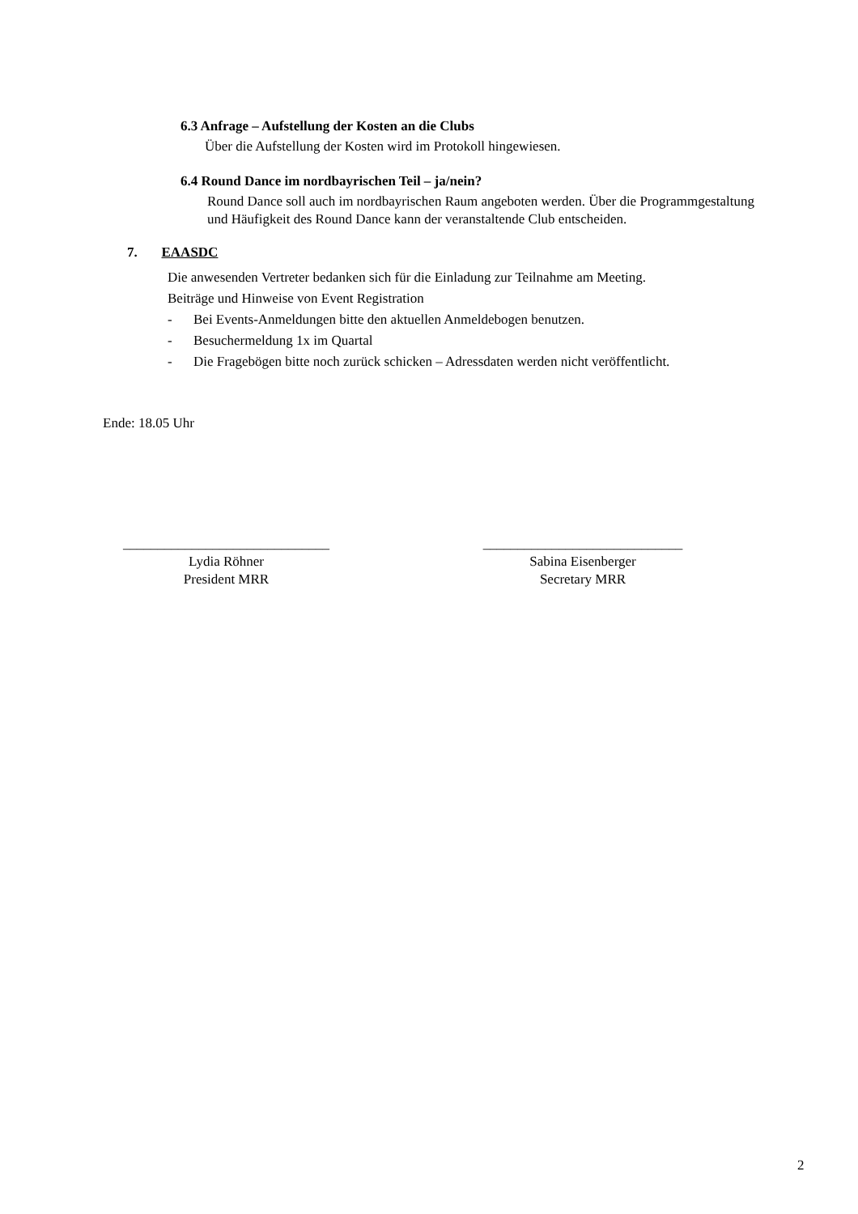6.3 Anfrage – Aufstellung der Kosten an die Clubs
Über die Aufstellung der Kosten wird im Protokoll hingewiesen.
6.4 Round Dance im nordbayrischen Teil – ja/nein?
Round Dance soll auch im nordbayrischen Raum angeboten werden. Über die Programmgestaltung und Häufigkeit des Round Dance kann der veranstaltende Club entscheiden.
7. EAASDC
Die anwesenden Vertreter bedanken sich für die Einladung zur Teilnahme am Meeting.
Beiträge und Hinweise von Event Registration
- Bei Events-Anmeldungen bitte den aktuellen Anmeldebogen benutzen.
- Besuchermeldung 1x im Quartal
- Die Fragebögen bitte noch zurück schicken – Adressdaten werden nicht veröffentlicht.
Ende: 18.05 Uhr
______________________________
Lydia Röhner
President MRR
_____________________________
Sabina Eisenberger
Secretary MRR
2